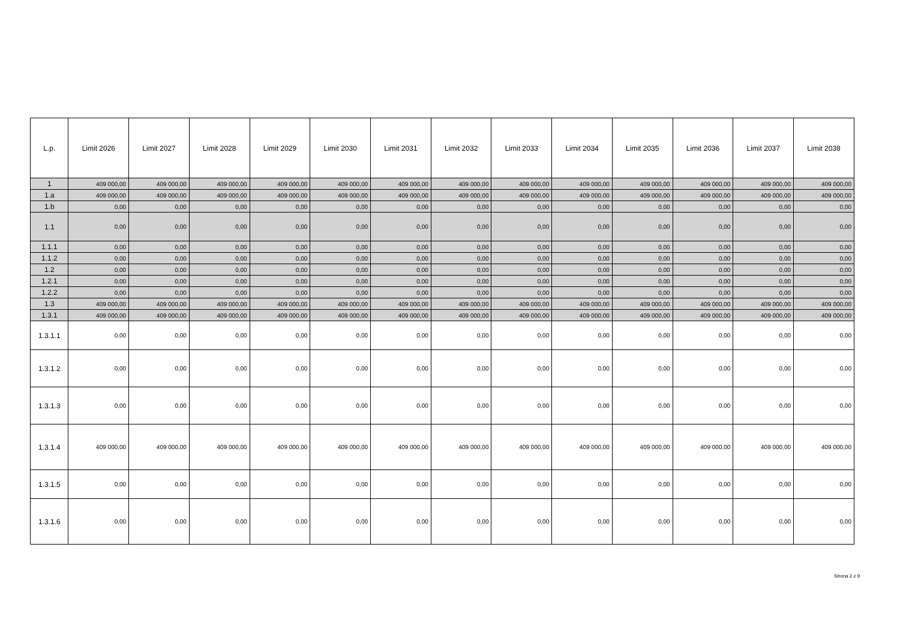| L.p. | Limit 2026 | Limit 2027 | Limit 2028 | Limit 2029 | Limit 2030 | Limit 2031 | Limit 2032 | Limit 2033 | Limit 2034 | Limit 2035 | Limit 2036 | Limit 2037 | Limit 2038 |
| --- | --- | --- | --- | --- | --- | --- | --- | --- | --- | --- | --- | --- | --- |
| 1 | 409 000,00 | 409 000,00 | 409 000,00 | 409 000,00 | 409 000,00 | 409 000,00 | 409 000,00 | 409 000,00 | 409 000,00 | 409 000,00 | 409 000,00 | 409 000,00 | 409 000,00 |
| 1.a | 409 000,00 | 409 000,00 | 409 000,00 | 409 000,00 | 409 000,00 | 409 000,00 | 409 000,00 | 409 000,00 | 409 000,00 | 409 000,00 | 409 000,00 | 409 000,00 | 409 000,00 |
| 1.b | 0,00 | 0,00 | 0,00 | 0,00 | 0,00 | 0,00 | 0,00 | 0,00 | 0,00 | 0,00 | 0,00 | 0,00 | 0,00 |
| 1.1 | 0,00 | 0,00 | 0,00 | 0,00 | 0,00 | 0,00 | 0,00 | 0,00 | 0,00 | 0,00 | 0,00 | 0,00 | 0,00 |
| 1.1.1 | 0,00 | 0,00 | 0,00 | 0,00 | 0,00 | 0,00 | 0,00 | 0,00 | 0,00 | 0,00 | 0,00 | 0,00 | 0,00 |
| 1.1.2 | 0,00 | 0,00 | 0,00 | 0,00 | 0,00 | 0,00 | 0,00 | 0,00 | 0,00 | 0,00 | 0,00 | 0,00 | 0,00 |
| 1.2 | 0,00 | 0,00 | 0,00 | 0,00 | 0,00 | 0,00 | 0,00 | 0,00 | 0,00 | 0,00 | 0,00 | 0,00 | 0,00 |
| 1.2.1 | 0,00 | 0,00 | 0,00 | 0,00 | 0,00 | 0,00 | 0,00 | 0,00 | 0,00 | 0,00 | 0,00 | 0,00 | 0,00 |
| 1.2.2 | 0,00 | 0,00 | 0,00 | 0,00 | 0,00 | 0,00 | 0,00 | 0,00 | 0,00 | 0,00 | 0,00 | 0,00 | 0,00 |
| 1.3 | 409 000,00 | 409 000,00 | 409 000,00 | 409 000,00 | 409 000,00 | 409 000,00 | 409 000,00 | 409 000,00 | 409 000,00 | 409 000,00 | 409 000,00 | 409 000,00 | 409 000,00 |
| 1.3.1 | 409 000,00 | 409 000,00 | 409 000,00 | 409 000,00 | 409 000,00 | 409 000,00 | 409 000,00 | 409 000,00 | 409 000,00 | 409 000,00 | 409 000,00 | 409 000,00 | 409 000,00 |
| 1.3.1.1 | 0,00 | 0,00 | 0,00 | 0,00 | 0,00 | 0,00 | 0,00 | 0,00 | 0,00 | 0,00 | 0,00 | 0,00 | 0,00 |
| 1.3.1.2 | 0,00 | 0,00 | 0,00 | 0,00 | 0,00 | 0,00 | 0,00 | 0,00 | 0,00 | 0,00 | 0,00 | 0,00 | 0,00 |
| 1.3.1.3 | 0,00 | 0,00 | 0,00 | 0,00 | 0,00 | 0,00 | 0,00 | 0,00 | 0,00 | 0,00 | 0,00 | 0,00 | 0,00 |
| 1.3.1.4 | 409 000,00 | 409 000,00 | 409 000,00 | 409 000,00 | 409 000,00 | 409 000,00 | 409 000,00 | 409 000,00 | 409 000,00 | 409 000,00 | 409 000,00 | 409 000,00 | 409 000,00 |
| 1.3.1.5 | 0,00 | 0,00 | 0,00 | 0,00 | 0,00 | 0,00 | 0,00 | 0,00 | 0,00 | 0,00 | 0,00 | 0,00 | 0,00 |
| 1.3.1.6 | 0,00 | 0,00 | 0,00 | 0,00 | 0,00 | 0,00 | 0,00 | 0,00 | 0,00 | 0,00 | 0,00 | 0,00 | 0,00 |
Strona 2 z 9